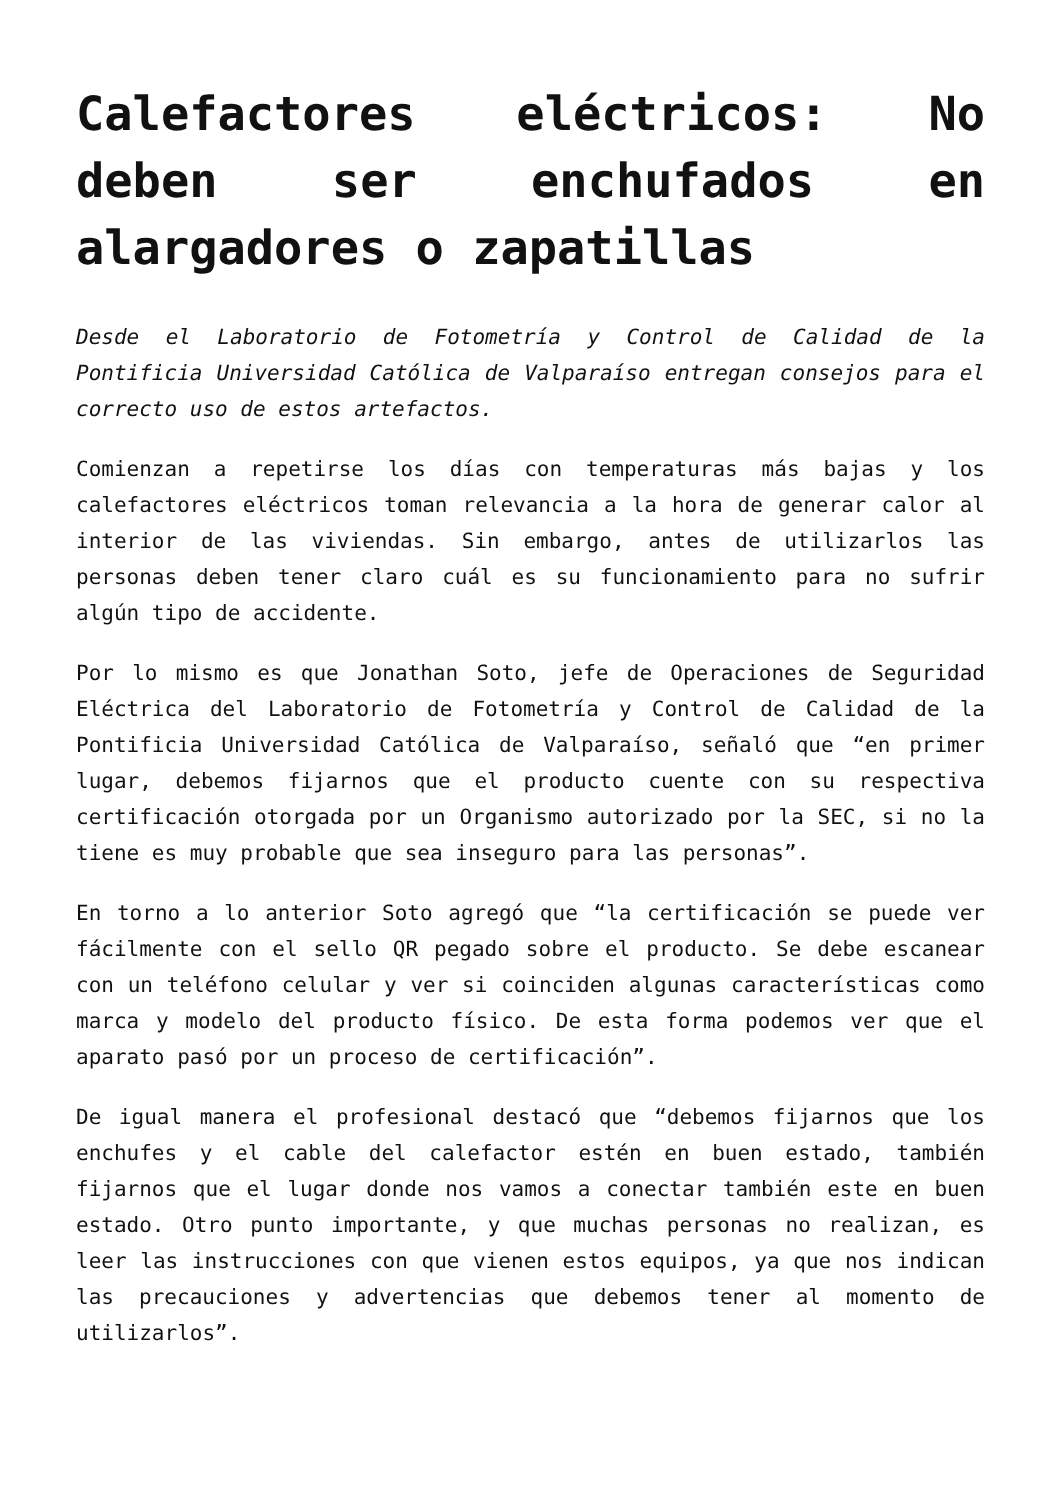Calefactores eléctricos: No deben ser enchufados en alargadores o zapatillas
Desde el Laboratorio de Fotometría y Control de Calidad de la Pontificia Universidad Católica de Valparaíso entregan consejos para el correcto uso de estos artefactos.
Comienzan a repetirse los días con temperaturas más bajas y los calefactores eléctricos toman relevancia a la hora de generar calor al interior de las viviendas. Sin embargo, antes de utilizarlos las personas deben tener claro cuál es su funcionamiento para no sufrir algún tipo de accidente.
Por lo mismo es que Jonathan Soto, jefe de Operaciones de Seguridad Eléctrica del Laboratorio de Fotometría y Control de Calidad de la Pontificia Universidad Católica de Valparaíso, señaló que “en primer lugar, debemos fijarnos que el producto cuente con su respectiva certificación otorgada por un Organismo autorizado por la SEC, si no la tiene es muy probable que sea inseguro para las personas”.
En torno a lo anterior Soto agregó que “la certificación se puede ver fácilmente con el sello QR pegado sobre el producto. Se debe escanear con un teléfono celular y ver si coinciden algunas características como marca y modelo del producto físico. De esta forma podemos ver que el aparato pasó por un proceso de certificación”.
De igual manera el profesional destacó que “debemos fijarnos que los enchufes y el cable del calefactor estén en buen estado, también fijarnos que el lugar donde nos vamos a conectar también este en buen estado. Otro punto importante, y que muchas personas no realizan, es leer las instrucciones con que vienen estos equipos, ya que nos indican las precauciones y advertencias que debemos tener al momento de utilizarlos”.